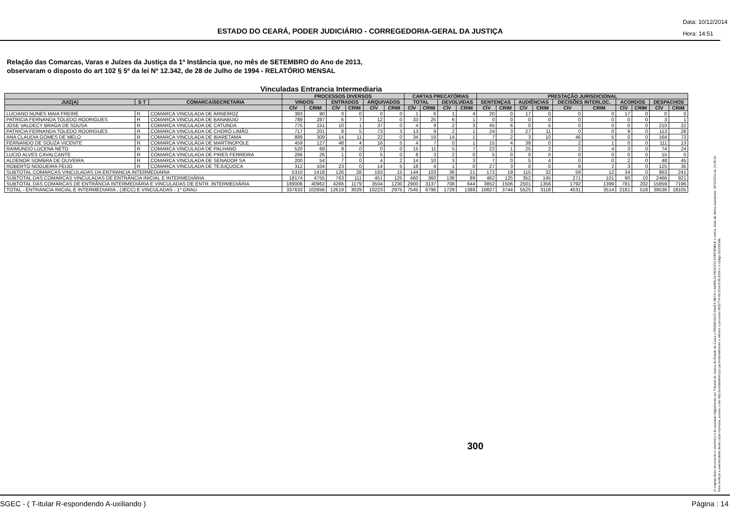ESTADO DO CEARÁ, PODER JUDICIÁRIO - CORREGEDORIA-GERAL DA JUSTIÇA
Data: 10/12/2014
Hora: 14:51
Relação das Comarcas, Varas e Juízes da Justiça da 1ª Instância que, no mês de SETEMBRO do Ano de 2013,
observaram o disposto do art 102 § 5º da lei Nº 12.342, de 28 de Julho de 1994 - RELATÓRIO MENSAL
Vinculadas Entrancia Intermediaria
| | | | PROCESSOS DIVERSOS | | | | | | CARTAS PRECATÓRIAS | | | | PRESTAÇÃO JURISDICIONAL | | | | | | | | | |
| --- | --- | --- | --- | --- | --- | --- | --- | --- | --- | --- | --- | --- | --- | --- | --- | --- | --- | --- | --- | --- | --- | --- |
| JUIZ(A) | S T | COMARCA/SECRETARIA | VINDOS | | ENTRADOS | | ARQUIVADOS | | TOTAL | | DEVOLVIDAS | | SENTENÇAS | | AUDIÊNCIAS | | DECISÕES INTERLOC. | | ACORDOS | | DESPACHOS | |
| | | | CÍV | CRIM | CÍV | CRIM | CÍV | CRIM | CÍV | CRIM | CÍV | CRIM | CÍV | CRIM | CÍV | CRIM | CÍV | CRIM | CÍV | CRIM | CÍV | CRIM |
| LUCIANO NUNES MAIA FREIRE | R | COMARCA VINCULADA DE ARNEIROZ | 383 | 90 | 0 | 0 | 0 | 0 | 1 | 6 | 1 | 4 | 20 | 0 | 17 | 0 | 0 | 0 | 17 | 0 | 0 | 0 |
| PATRICIA FERNANDA TOLEDO RODRIGUES | R | COMARCA VINCULADA DE BANABUIÚ | 789 | 287 | 6 | 7 | 12 | 0 | 33 | 25 | 6 | 1 | 0 | 0 | 0 | 0 | 0 | 0 | 0 | 0 | 3 | 1 |
| JOSE VALDECY BRAGA DE SOUSA | R | COMARCA VINCULADA DE CATUNDA | 775 | 151 | 10 | 1 | 37 | 0 | 4 | 9 | 2 | 3 | 45 | 6 | 0 | 5 | 0 | 0 | 0 | 0 | 210 | 22 |
| PATRICIA FERNANDA TOLEDO RODRIGUES | R | COMARCA VINCULADA DE CHORÓ LIMÃO | 717 | 201 | 8 | 5 | 73 | 3 | 13 | 9 | 2 | 1 | 24 | 3 | 27 | 11 | 0 | 0 | 9 | 0 | 113 | 28 |
| ANA CLAUDIA GOMES DE MELO | R | COMARCA VINCULADA DE IBARETAMA | 889 | 309 | 14 | 11 | 22 | 0 | 34 | 19 | 14 | 1 | 7 | 2 | 3 | 10 | 46 | 5 | 0 | 0 | 164 | 73 |
| FERNANDO DE SOUZA VICENTE | R | COMARCA VINCULADA DE MARTINOPOLE | 459 | 127 | 48 | 4 | 16 | 5 | 4 | 7 | 0 | 1 | 15 | 4 | 38 | 0 | 2 | 1 | 0 | 0 | 111 | 13 |
| RAIMUNDO LUCENA NETO | R | COMARCA VINCULADA DE PALHANO | 520 | 69 | 9 | 0 | 0 | 0 | 15 | 11 | 5 | 7 | 22 | 1 | 25 | 2 | 2 | 4 | 3 | 0 | 74 | 24 |
| LUCIO ALVES CAVALCANTE | R | COMARCA VINCULADA DE PIRES FERREIRA | 266 | 26 | 1 | 0 | 5 | 0 | 8 | 3 | 2 | 0 | 5 | 0 | 0 | 0 | 0 | 0 | 0 | 0 | 15 | 0 |
| ALDENOR SOMBRA DE OLIVEIRA | R | COMARCA VINCULADA DE SENADOR SA | 200 | 54 | 7 | 0 | 4 | 2 | 14 | 10 | 3 | 3 | 7 | 0 | 5 | 4 | 0 | 0 | 2 | 0 | 48 | 45 |
| ROBERTO NOGUEIRA FEIJO | R | COMARCA VINCULADA DE TEJUÇUOCA | 312 | 104 | 23 | 0 | 14 | 5 | 18 | 4 | 1 | 0 | 27 | 3 | 0 | 0 | 9 | 2 | 3 | 0 | 125 | 35 |
| SUBTOTAL COMARCAS VINCULADAS DA ENTRANCIA INTERMEDIARIA | | | 5310 | 1418 | 126 | 28 | 183 | 15 | 144 | 103 | 36 | 21 | 172 | 19 | 115 | 32 | 59 | 12 | 34 | 0 | 863 | 241 |
| SUBTOTAL DAS COMARCAS VINCULADAS DE ENTRÂNCIA INICIAL E INTERMEDIÁRIA | | | 18174 | 4755 | 763 | 111 | 451 | 125 | 460 | 360 | 138 | 89 | 462 | 125 | 352 | 145 | 271 | 101 | 90 | 10 | 2466 | 921 |
| SUBTOTAL DAS COMARCAS DE ENTRÂNCIA INTERMEDIÁRIA E VINCULADAS DE ENTR. INTERMEDIÁRIA | | | 189006 | 40962 | 4266 | 1179 | 3504 | 1230 | 2900 | 3137 | 708 | 644 | 3852 | 1506 | 2501 | 1358 | 1792 | 1399 | 781 | 202 | 15859 | 7196 |
| TOTAL - ENTRANCIA INICIAL E INTERMEDIARIA , (JECC) E VINCULADAS - 1º GRAU | | | 337633 | 102856 | 12619 | 3029 | 10223 | 2975 | 7545 | 6796 | 1729 | 1389 | 10827 | 3744 | 5525 | 3118 | 4531 | 3514 | 2181 | 518 | 39536 | 18105 |
300
O original deste documento é eletrônico e foi assinado digitalmente por Tribunal de Justica do Estado do Ceara e FRANCISCO SALES NETO e MARILZA PEIXOTO FONTENELE e outros. Data da última assinatura: 18/12/2014 às 14:38:15.
Para verificar a autenticidade desta cópia impressa, acesse o site http://portaladmin.tjce.jus.br/atendimento e informe o processo 8502774-93.2014.8.06.0026 e o código OZ20SX96.
SGEC - ( T-itular R-espondendo A-uxiliando ) Página : 14